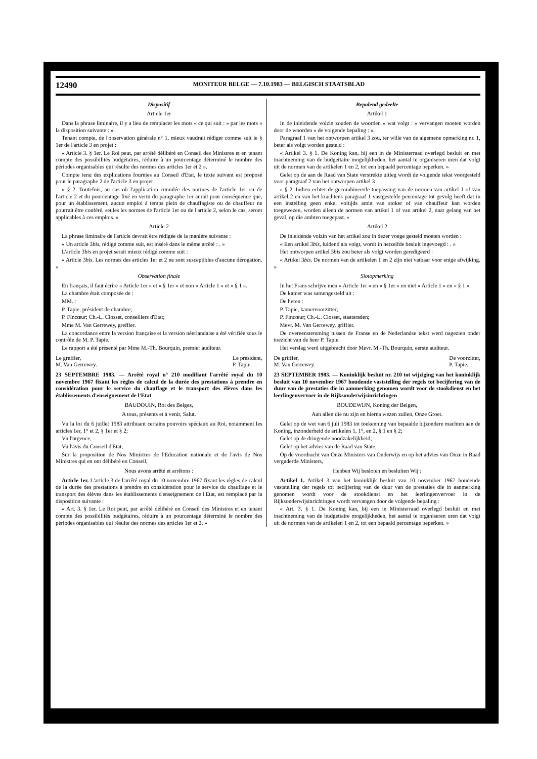12490 MONITEUR BELGE — 7.10.1983 — BELGISCH STAATSBLAD
Dispositif
Article 1er
Dans la phrase liminaire, il y a lieu de remplacer les mots « ce qui suit : » par les mots « la disposition suivante : ».
Tenant compte, de l'observation générale n° 1, mieux vaudrait rédiger comme suit le § 1er de l'article 3 en projet :
« Article 3. § 1er. Le Roi peut, par arrêté délibéré en Conseil des Ministres et en tenant compte des possibilités budgétaires, réduire à un pourcentage déterminé le nombre des périodes organisables qui résulte des normes des articles 1er et 2 ».
Compte tenu des explications fournies au Conseil d'Etat, le texte suivant est proposé pour le paragraphe 2 de l'article 3 en projet :
« § 2. Toutefois, au cas où l'application cumulée des normes de l'article 1er ou de l'article 2 et du pourcentage fixé en vertu du paragraphe 1er aurait pour conséquence que, pour un établissement, aucun emploi à temps plein de chauffagiste ou de chauffeur ne pourrait être conféré, seules les normes de l'article 1er ou de l'article 2, selon le cas, seront applicables à ces emplois. »
Article 2
La phrase liminaire de l'article devrait être rédigée de la manière suivante :
« Un article 3bis, rédigé comme suit, est inséré dans le même arrêté : . »
L'article 3bis en projet serait mieux rédigé comme suit :
« Article 3bis. Les normes des articles 1er et 2 ne sont susceptibles d'aucune dérogation. »
Observation finale
En français, il faut écrire « Article 1er » et « § 1er » et non « Article 1 » et « § 1 ».
La chambre était composée de :
MM. :
P. Tapie, président de chambre;
P. Fincœur; Ch.-L. Closset, conseillers d'Etat;
Mme M. Van Gerrewey, greffier.
La concordance entre la version française et la version néerlandaise a été vérifiée sous le contrôle de M. P. Tapie.
Le rapport a été présenté par Mme M.-Th. Bourquin, premier auditeur.
Le greffier,
M. Van Gerrewey. Le président,
P. Tapie.
23 SEPTEMBRE 1983. — Arrêté royal n° 210 modifiant l'arrêté royal du 10 novembre 1967 fixant les règles de calcul de la durée des prestations à prendre en considération pour le service du chauffage et le transport des élèves dans les établissements d'enseignement de l'Etat
BAUDOUIN, Roi des Belges,
A tous, présents et à venir, Salut.
Vu la loi du 6 juillet 1983 attribuant certains pouvoirs spéciaux au Roi, notamment les articles 1er, 1° et 2, § 1er et § 2;
Vu l'urgence;
Vu l'avis du Conseil d'Etat;
Sur la proposition de Nos Ministres de l'Education nationale et de l'avis de Nos Ministres qui en ont délibéré en Conseil,
Nous avons arrêté et arrêtons :
Article 1er. L'article 3 de l'arrêté royal du 10 novembre 1967 fixant les règles de calcul de la durée des prestations à prendre en considération pour le service du chauffage et le transport des élèves dans les établissements d'enseignement de l'Etat, est remplacé par la disposition suivante :
« Art. 3. § 1er. Le Roi peut, par arrêté délibéré en Conseil des Ministres et en tenant compte des possibilités budgétaires, réduire à un pourcentage déterminé le nombre des périodes organisables qui résulte des normes des articles 1er et 2. »
Bepalend gedeelte
Artikel 1
In de inleidende volzin zouden de woorden « wat volgt : » vervangen moeten worden door de woorden « de volgende bepaling : ».
Paragraaf 1 van het ontworpen artikel 3 zou, ter wille van de algemene opmerking nr. 1, beter als volgt worden gesteld :
« Artikel 3. § 1. De Koning kan, bij een in de Ministerraad overlegd besluit en met inachtneming van de budgettaire mogelijkheden, het aantal te organiseren uren dat volgt uit de normen van de artikelen 1 en 2, tot een bepaald percentage beperken. »
Gelet op de aan de Raad van State verstrekte uitleg wordt de volgende tekst voorgesteld voor paragraaf 2 van het ontworpen artikel 3 :
« § 2. Indien echter de gecombineerde toepassing van de normen van artikel 1 of van artikel 2 en van het krachtens paragraaf 1 vastgestelde percentage tot gevolg heeft dat in een instelling geen enkel voltijds ambt van stoker of van chauffeur kan worden toegewezen, worden alleen de normen van artikel 1 of van artikel 2, naar gelang van het geval, op die ambten toegepast. »
Artikel 2
De inleidende volzin van het artikel zou in dezer voege gesteld moeten worden :
« Een artikel 3bis, luidend als volgt, wordt in hetzelfde besluit ingevoegd : . »
Het ontworpen artikel 3bis zou beter als volgt worden geredigeerd :
« Artikel 3bis. De normen van de artikelen 1 en 2 zijn niet vatbaar voor enige afwijking. »
Slotopmerking
In het Frans schrijve men « Article 1er » en « § 1er » en niet « Article 1 » en « § 1 ».
De kamer was samengesteld uit :
De heren :
P. Tapie, kamervoorzitter;
P. Fincœur; Ch.-L. Closset, staatsraden;
Mevr. M. Van Gerrewey, griffier.
De overeenstemming tussen de Franse en de Nederlandse tekst werd nagezien onder toezicht van de heer P. Tapie.
Het verslag werd uitgebracht door Mevr. M.-Th. Bourquin, eerste auditeur.
De griffier,
M. Van Gerrewey. De voorzitter,
P. Tapie.
23 SEPTEMBER 1983. — Koninklijk besluit nr. 210 tot wijziging van het koninklijk besluit van 10 november 1967 houdende vaststelling der regels tot becijfering van de duur van de prestaties die in aanmerking genomen wordt voor de stookdienst en het leerlingenvervoer in de Rijksonderwijsinrichtingen
BOUDEWIJN, Koning der Belgen,
Aan allen die nu zijn en hierna wezen zullen, Onze Groet.
Gelet op de wet van 6 juli 1983 tot toekenning van bepaalde bijzondere machten aan de Koning, inzonderheid de artikelen 1, 1°, en 2, § 1 en § 2;
Gelet op de dringende noodzakelijkheid;
Gelet op het advies van de Raad van State;
Op de voordracht van Onze Ministers van Onderwijs en op het advies van Onze in Raad vergaderde Ministers,
Hebben Wij besloten en besluiten Wij :
Artikel 1. Artikel 3 van het koninklijk besluit van 10 november 1967 houdende vaststelling der regels tot becijfering van de duur van de prestaties die in aanmerking genomen wordt voor de stookdienst en het leerlingenvervoer in de Rijksonderwijsinrichtingen wordt vervangen door de volgende bepaling :
« Art. 3. § 1. De Koning kan, bij een in Ministerraad overlegd besluit en met inachtneming van de budgettaire mogelijkheden, het aantal te organiseren uren dat volgt uit de normen van de artikelen 1 en 2, tot een bepaald percentage beperken. »